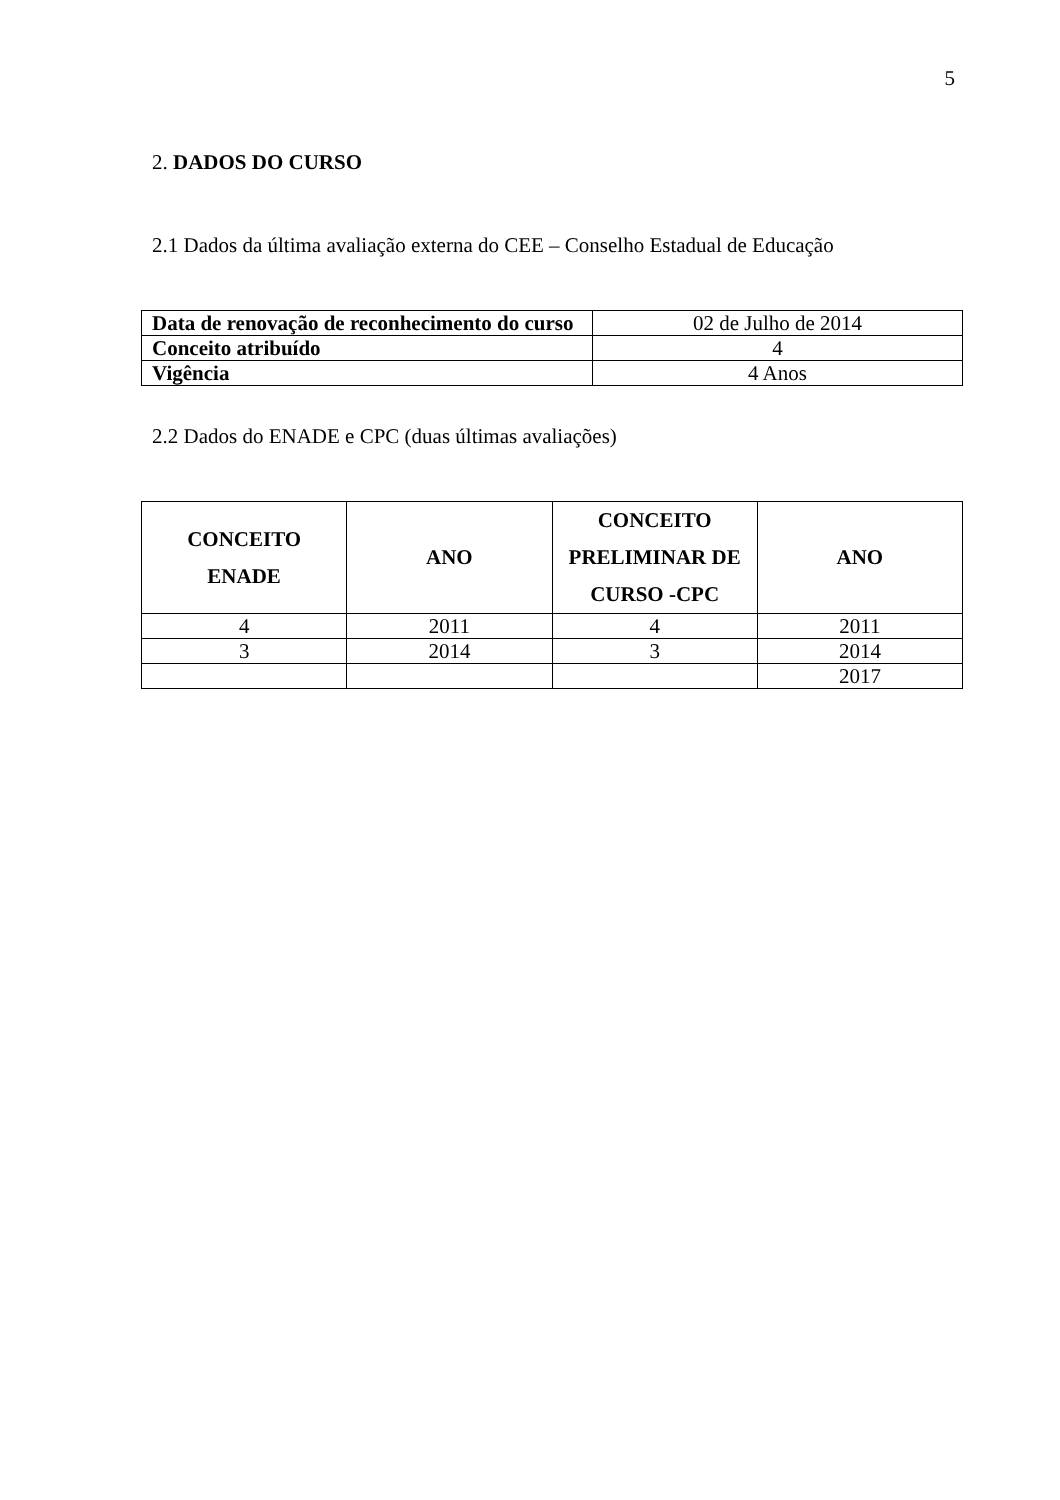5
2. DADOS DO CURSO
2.1 Dados da última avaliação externa do CEE – Conselho Estadual de Educação
| Data de renovação de reconhecimento do curso | 02 de Julho de 2014 |
| Conceito atribuído | 4 |
| Vigência | 4 Anos |
2.2 Dados do ENADE e CPC (duas últimas avaliações)
| CONCEITO ENADE | ANO | CONCEITO PRELIMINAR DE CURSO -CPC | ANO |
| --- | --- | --- | --- |
| 4 | 2011 | 4 | 2011 |
| 3 | 2014 | 3 | 2014 |
| | | | 2017 |